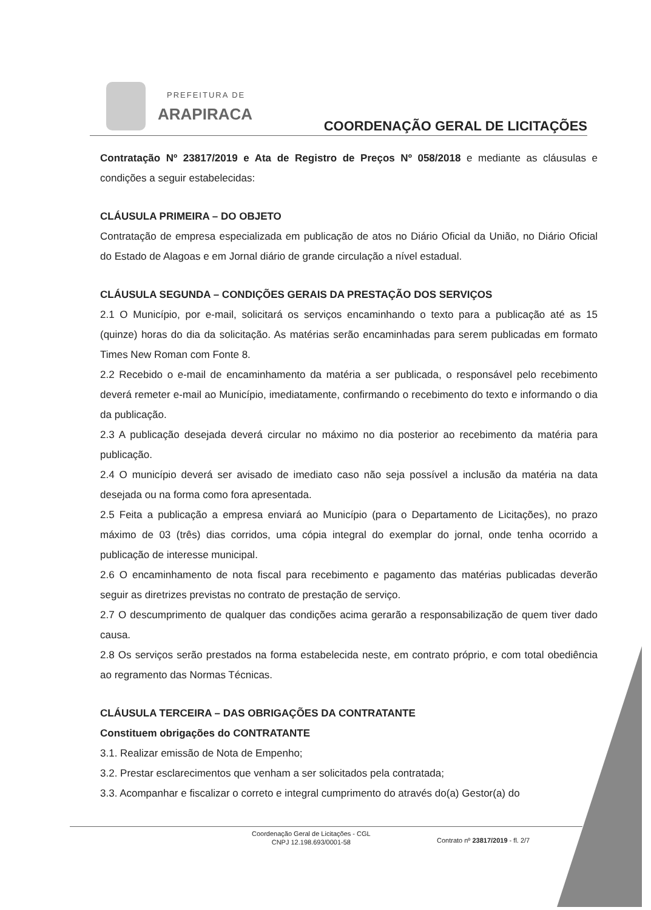PREFEITURA DE
ARAPIRACA
COORDENAÇÃO GERAL DE LICITAÇÕES
Contratação Nº 23817/2019 e Ata de Registro de Preços Nº 058/2018 e mediante as cláusulas e condições a seguir estabelecidas:
CLÁUSULA PRIMEIRA – DO OBJETO
Contratação de empresa especializada em publicação de atos no Diário Oficial da União, no Diário Oficial do Estado de Alagoas e em Jornal diário de grande circulação a nível estadual.
CLÁUSULA SEGUNDA – CONDIÇÕES GERAIS DA PRESTAÇÃO DOS SERVIÇOS
2.1 O Município, por e-mail, solicitará os serviços encaminhando o texto para a publicação até as 15 (quinze) horas do dia da solicitação. As matérias serão encaminhadas para serem publicadas em formato Times New Roman com Fonte 8.
2.2 Recebido o e-mail de encaminhamento da matéria a ser publicada, o responsável pelo recebimento deverá remeter e-mail ao Município, imediatamente, confirmando o recebimento do texto e informando o dia da publicação.
2.3 A publicação desejada deverá circular no máximo no dia posterior ao recebimento da matéria para publicação.
2.4 O município deverá ser avisado de imediato caso não seja possível a inclusão da matéria na data desejada ou na forma como fora apresentada.
2.5 Feita a publicação a empresa enviará ao Município (para o Departamento de Licitações), no prazo máximo de 03 (três) dias corridos, uma cópia integral do exemplar do jornal, onde tenha ocorrido a publicação de interesse municipal.
2.6 O encaminhamento de nota fiscal para recebimento e pagamento das matérias publicadas deverão seguir as diretrizes previstas no contrato de prestação de serviço.
2.7 O descumprimento de qualquer das condições acima gerarão a responsabilização de quem tiver dado causa.
2.8 Os serviços serão prestados na forma estabelecida neste, em contrato próprio, e com total obediência ao regramento das Normas Técnicas.
CLÁUSULA TERCEIRA – DAS OBRIGAÇÕES DA CONTRATANTE
Constituem obrigações do CONTRATANTE
3.1. Realizar emissão de Nota de Empenho;
3.2. Prestar esclarecimentos que venham a ser solicitados pela contratada;
3.3. Acompanhar e fiscalizar o correto e integral cumprimento do através do(a) Gestor(a) do
Coordenação Geral de Licitações - CGL
CNPJ 12.198.693/0001-58
Contrato nº 23817/2019 - fl. 2/7